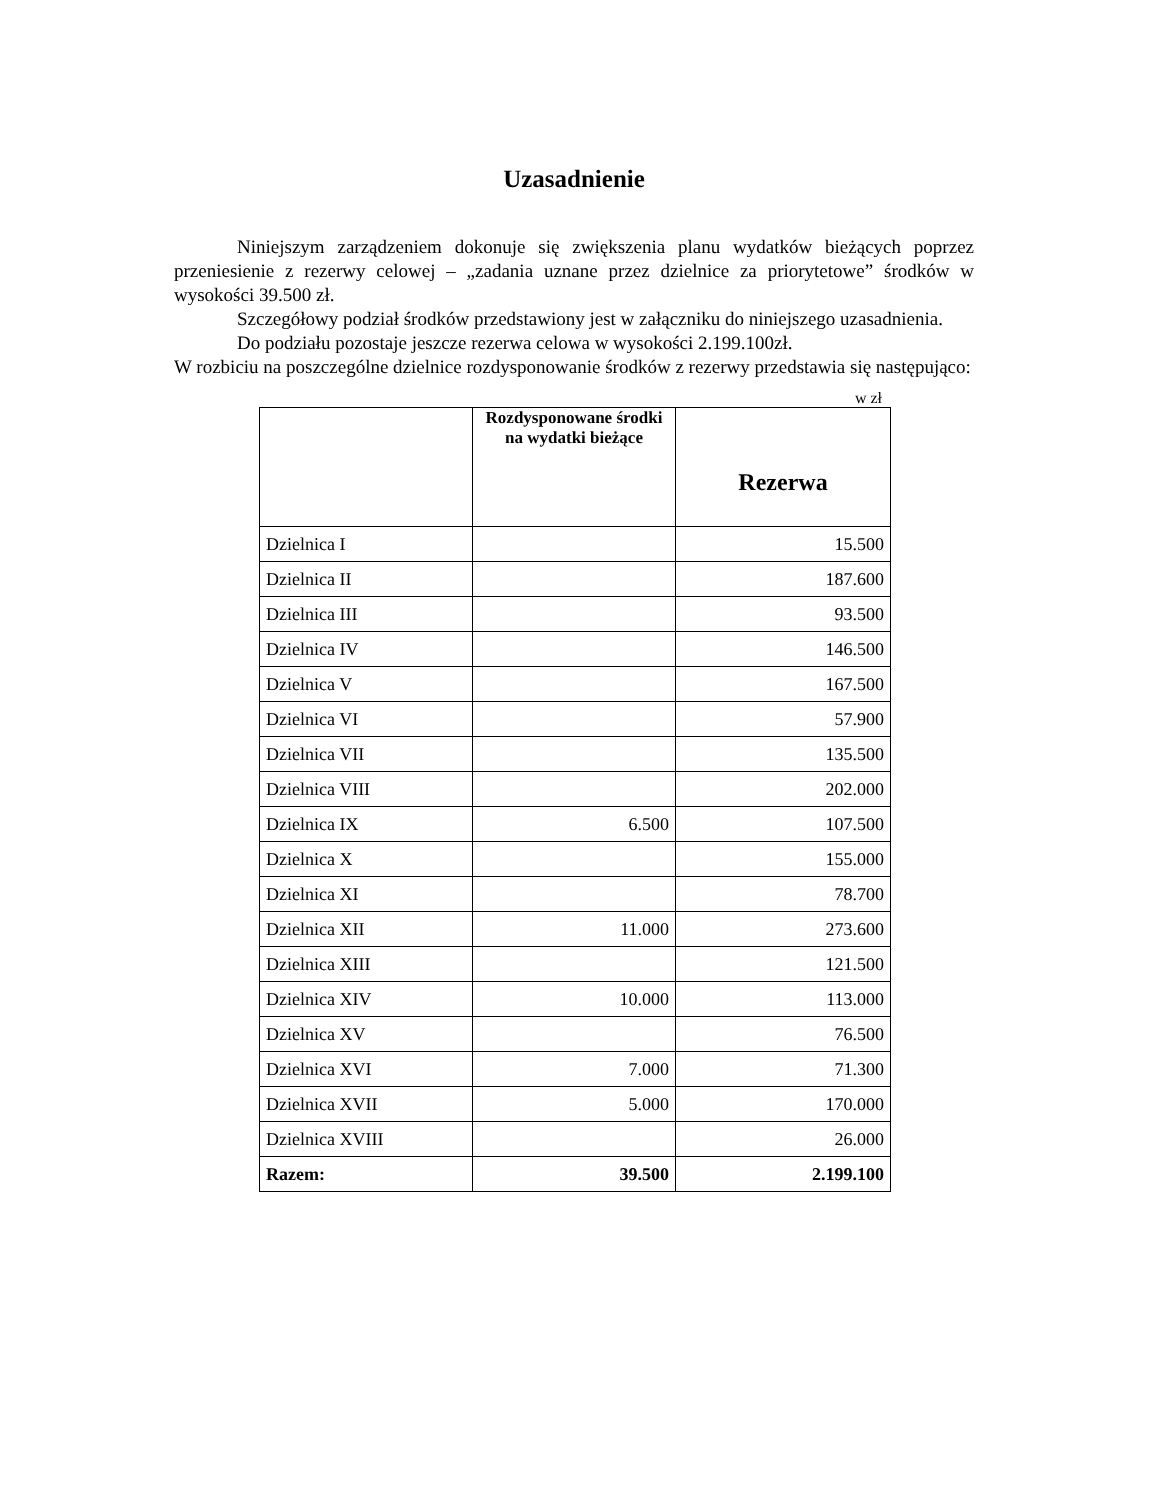Uzasadnienie
Niniejszym zarządzeniem dokonuje się zwiększenia planu wydatków bieżących poprzez przeniesienie z rezerwy celowej – „zadania uznane przez dzielnice za priorytetowe” środków w wysokości 39.500 zł.
Szczegółowy podział środków przedstawiony jest w załączniku do niniejszego uzasadnienia.
Do podziału pozostaje jeszcze rezerwa celowa w wysokości 2.199.100zł.
W rozbiciu na poszczególne dzielnice rozdysponowanie środków z rezerwy przedstawia się następująco:
w zł
| | Rozdysponowane środki na wydatki bieżące | Rezerwa |
| --- | --- | --- |
| Dzielnica I | | 15.500 |
| Dzielnica II | | 187.600 |
| Dzielnica III | | 93.500 |
| Dzielnica IV | | 146.500 |
| Dzielnica V | | 167.500 |
| Dzielnica VI | | 57.900 |
| Dzielnica VII | | 135.500 |
| Dzielnica VIII | | 202.000 |
| Dzielnica IX | 6.500 | 107.500 |
| Dzielnica X | | 155.000 |
| Dzielnica XI | | 78.700 |
| Dzielnica XII | 11.000 | 273.600 |
| Dzielnica XIII | | 121.500 |
| Dzielnica XIV | 10.000 | 113.000 |
| Dzielnica XV | | 76.500 |
| Dzielnica XVI | 7.000 | 71.300 |
| Dzielnica XVII | 5.000 | 170.000 |
| Dzielnica XVIII | | 26.000 |
| Razem: | 39.500 | 2.199.100 |